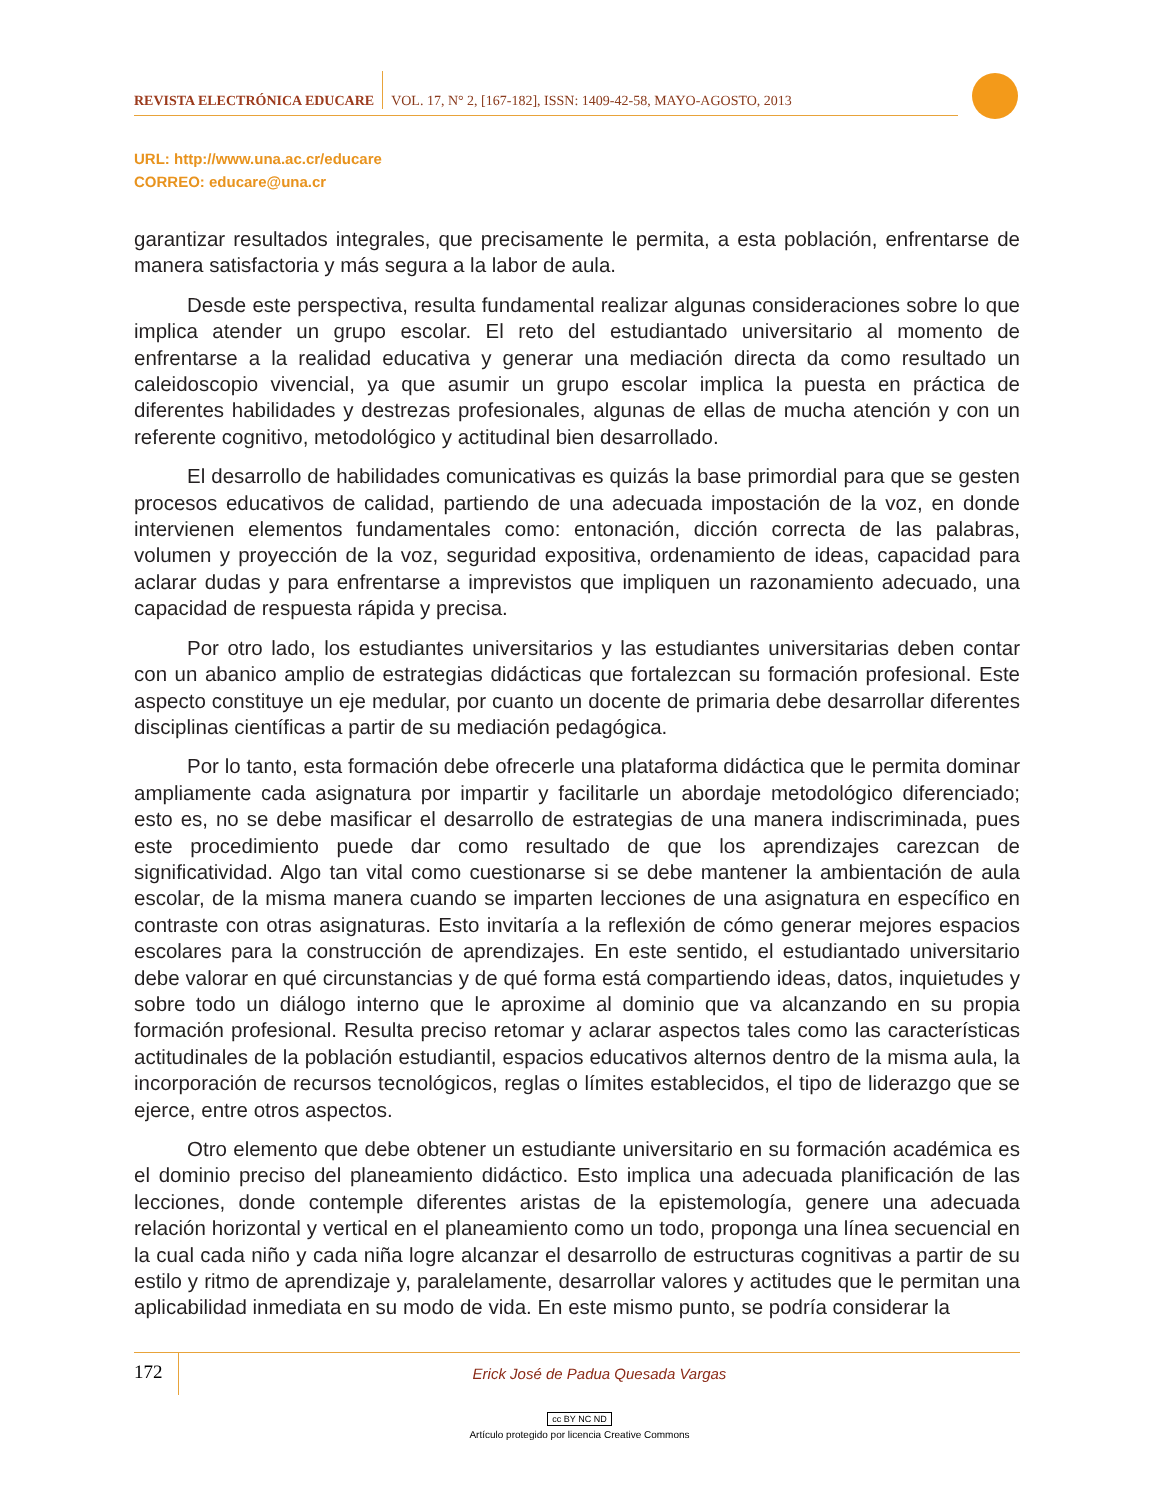REVISTA ELECTRÓNICA EDUCARE
VOL. 17, N° 2, [167-182], ISSN: 1409-42-58, MAYO-AGOSTO, 2013
URL: http://www.una.ac.cr/educare
CORREO: educare@una.cr
garantizar resultados integrales, que precisamente le permita, a esta población, enfrentarse de manera satisfactoria y más segura a la labor de aula.
Desde este perspectiva, resulta fundamental realizar algunas consideraciones sobre lo que implica atender un grupo escolar. El reto del estudiantado universitario al momento de enfrentarse a la realidad educativa y generar una mediación directa da como resultado un caleidoscopio vivencial, ya que asumir un grupo escolar implica la puesta en práctica de diferentes habilidades y destrezas profesionales, algunas de ellas de mucha atención y con un referente cognitivo, metodológico y actitudinal bien desarrollado.
El desarrollo de habilidades comunicativas es quizás la base primordial para que se gesten procesos educativos de calidad, partiendo de una adecuada impostación de la voz, en donde intervienen elementos fundamentales como: entonación, dicción correcta de las palabras, volumen y proyección de la voz, seguridad expositiva, ordenamiento de ideas, capacidad para aclarar dudas y para enfrentarse a imprevistos que impliquen un razonamiento adecuado, una capacidad de respuesta rápida y precisa.
Por otro lado, los estudiantes universitarios y las estudiantes universitarias deben contar con un abanico amplio de estrategias didácticas que fortalezcan su formación profesional. Este aspecto constituye un eje medular, por cuanto un docente de primaria debe desarrollar diferentes disciplinas científicas a partir de su mediación pedagógica.
Por lo tanto, esta formación debe ofrecerle una plataforma didáctica que le permita dominar ampliamente cada asignatura por impartir y facilitarle un abordaje metodológico diferenciado; esto es, no se debe masificar el desarrollo de estrategias de una manera indiscriminada, pues este procedimiento puede dar como resultado de que los aprendizajes carezcan de significatividad. Algo tan vital como cuestionarse si se debe mantener la ambientación de aula escolar, de la misma manera cuando se imparten lecciones de una asignatura en específico en contraste con otras asignaturas. Esto invitaría a la reflexión de cómo generar mejores espacios escolares para la construcción de aprendizajes. En este sentido, el estudiantado universitario debe valorar en qué circunstancias y de qué forma está compartiendo ideas, datos, inquietudes y sobre todo un diálogo interno que le aproxime al dominio que va alcanzando en su propia formación profesional. Resulta preciso retomar y aclarar aspectos tales como las características actitudinales de la población estudiantil, espacios educativos alternos dentro de la misma aula, la incorporación de recursos tecnológicos, reglas o límites establecidos, el tipo de liderazgo que se ejerce, entre otros aspectos.
Otro elemento que debe obtener un estudiante universitario en su formación académica es el dominio preciso del planeamiento didáctico. Esto implica una adecuada planificación de las lecciones, donde contemple diferentes aristas de la epistemología, genere una adecuada relación horizontal y vertical en el planeamiento como un todo, proponga una línea secuencial en la cual cada niño y cada niña logre alcanzar el desarrollo de estructuras cognitivas a partir de su estilo y ritmo de aprendizaje y, paralelamente, desarrollar valores y actitudes que le permitan una aplicabilidad inmediata en su modo de vida. En este mismo punto, se podría considerar la
172
Erick José de Padua Quesada Vargas
cc BY NC ND
Artículo protegido por licencia Creative Commons